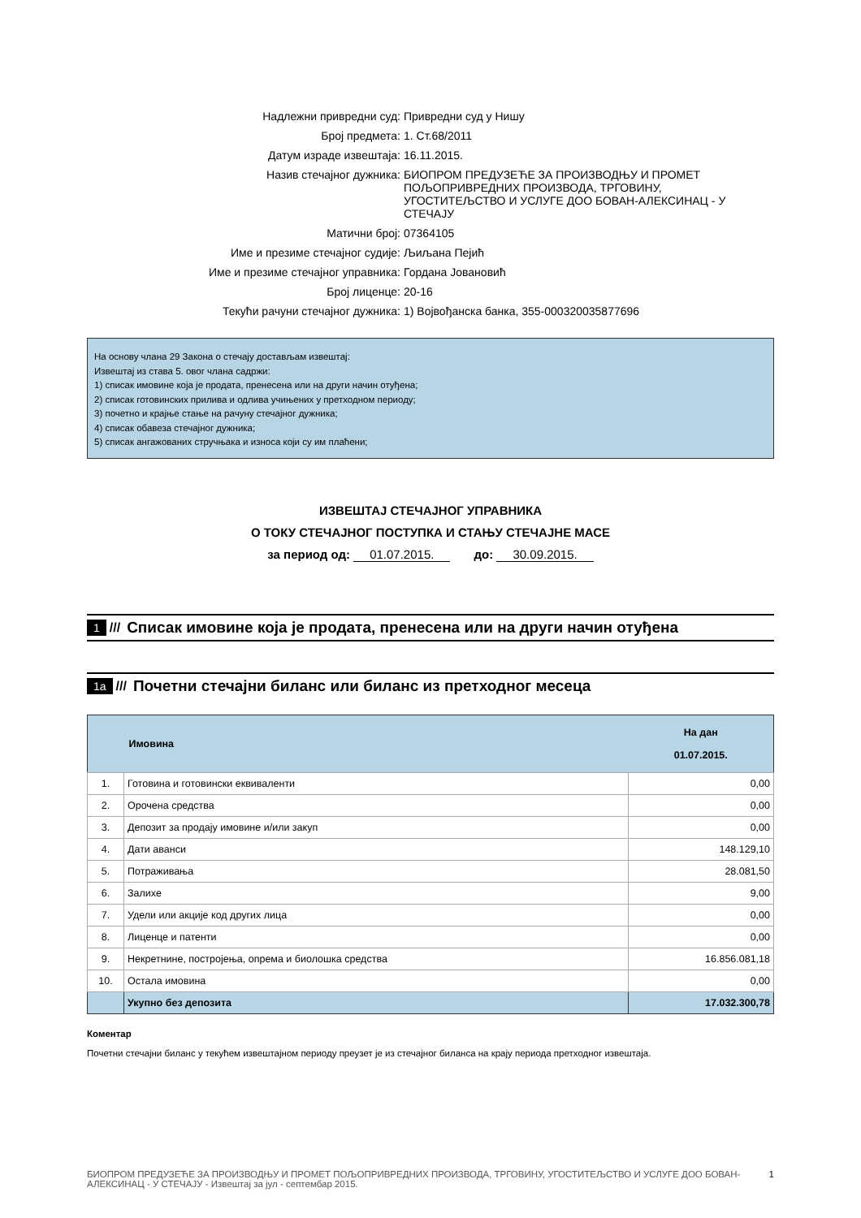Надлежни привредни суд:
Привредни суд у Нишу
Број предмета:
1. Ст.68/2011
Датум израде извештаја:
16.11.2015.
Назив стечајног дужника:
БИОПРОМ ПРЕДУЗЕЋЕ ЗА ПРОИЗВОДЊУ И ПРОМЕТ ПОЉОПРИВРЕДНИХ ПРОИЗВОДА, ТРГОВИНУ, УГОСТИТЕЉСТВО И УСЛУГЕ ДОО БОВАН-АЛЕКСИНАЦ - У СТЕЧАЈУ
Матични број:
07364105
Име и презиме стечајног судије:
Љиљана Пејић
Име и презиме стечајног управника:
Гордана Јовановић
Број лиценце:
20-16
Текући рачуни стечајног дужника:
1) Војвођанска банка, 355-000320035877696
На основу члана 29 Закона о стечају достављам извештај:
Извештај из става 5. овог члана садржи:
1) списак имовине која је продата, пренесена или на други начин отуђена;
2) списак готовинских прилива и одлива учињених у претходном периоду;
3) почетно и крајње стање на рачуну стечајног дужника;
4) списак обавеза стечајног дужника;
5) списак ангажованих стручњака и износа који су им плаћени;
ИЗВЕШТАЈ СТЕЧАЈНОГ УПРАВНИКА
О ТОКУ СТЕЧАЈНОГ ПОСТУПКА И СТАЊУ СТЕЧАЈНЕ МАСЕ
за период од: 01.07.2015. до: 30.09.2015.
1 /// Списак имовине која је продата, пренесена или на други начин отуђена
1a /// Почетни стечајни биланс или биланс из претходног месеца
| | Имовина | На дан 01.07.2015. |
| --- | --- | --- |
| 1. | Готовина и готовински еквиваленти | 0,00 |
| 2. | Орочена средства | 0,00 |
| 3. | Депозит за продају имовине и/или закуп | 0,00 |
| 4. | Дати аванси | 148.129,10 |
| 5. | Потраживања | 28.081,50 |
| 6. | Залихе | 9,00 |
| 7. | Удели или акције код других лица | 0,00 |
| 8. | Лиценце и патенти | 0,00 |
| 9. | Некретнине, постројења, опрема и биолошка средства | 16.856.081,18 |
| 10. | Остала имовина | 0,00 |
| | Укупно без депозита | 17.032.300,78 |
Коментар
Почетни стечајни биланс у текућем извештајном периоду преузет је из стечајног биланса на крају периода претходног извештаја.
БИОПРОМ ПРЕДУЗЕЋЕ ЗА ПРОИЗВОДЊУ И ПРОМЕТ ПОЉОПРИВРЕДНИХ ПРОИЗВОДА, ТРГОВИНУ, УГОСТИТЕЉСТВО И УСЛУГЕ ДОО БОВАН-АЛЕКСИНАЦ - У СТЕЧАЈУ - Извештај за јул - септембар 2015.
1